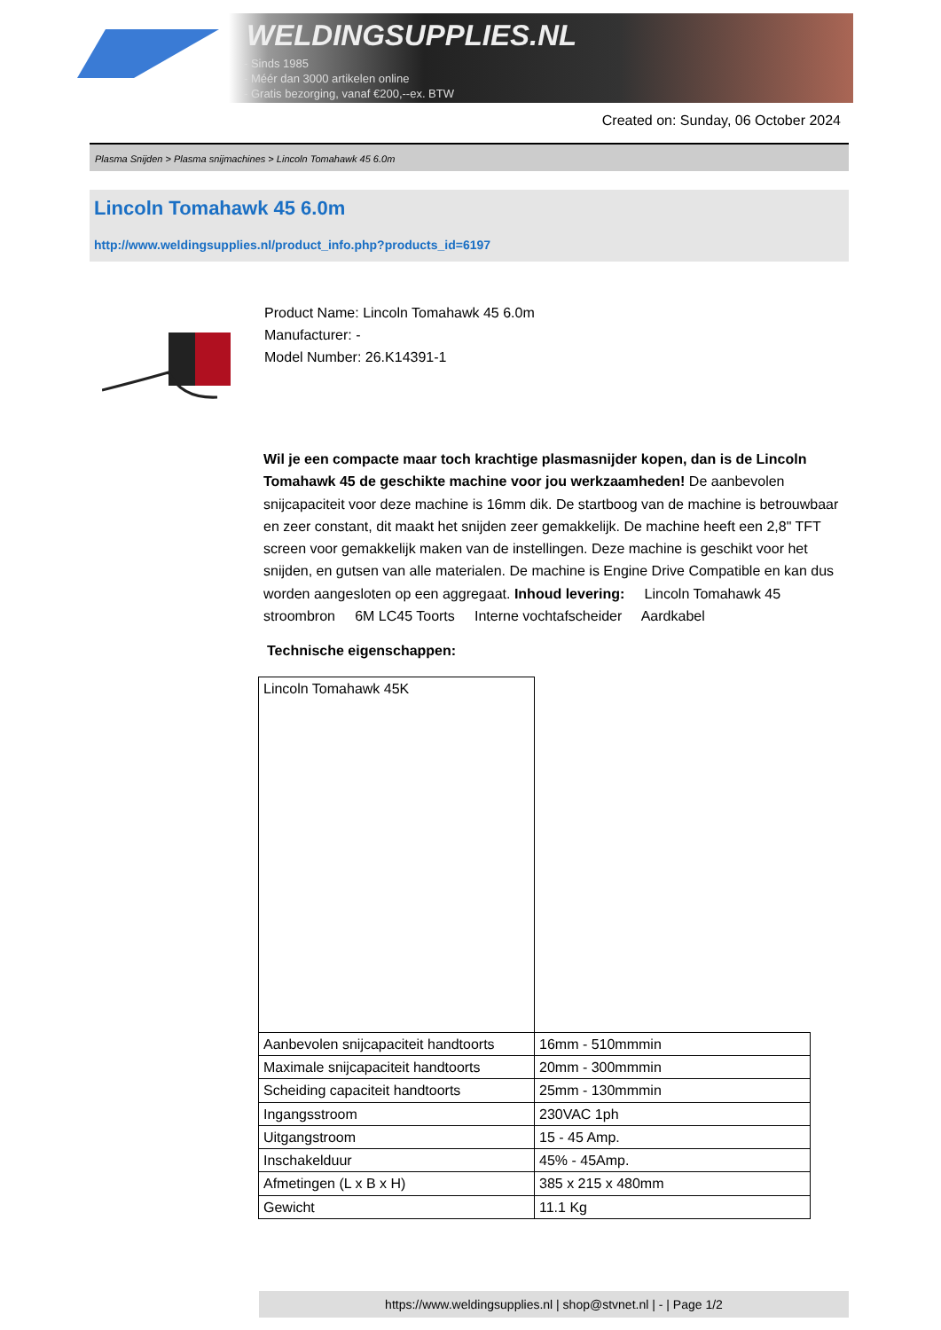WELDINGSUPPLIES.NL
- Sinds 1985
- Méér dan 3000 artikelen online
- Gratis bezorging, vanaf €200,--ex. BTW
Created on: Sunday, 06 October 2024
Plasma Snijden > Plasma snijmachines > Lincoln Tomahawk 45 6.0m
Lincoln Tomahawk 45 6.0m
http://www.weldingsupplies.nl/product_info.php?products_id=6197
Product Name: Lincoln Tomahawk 45 6.0m
Manufacturer: -
Model Number: 26.K14391-1
Wil je een compacte maar toch krachtige plasmasnijder kopen, dan is de Lincoln Tomahawk 45 de geschikte machine voor jou werkzaamheden! De aanbevolen snijcapaciteit voor deze machine is 16mm dik. De startboog van de machine is betrouwbaar en zeer constant, dit maakt het snijden zeer gemakkelijk. De machine heeft een 2,8" TFT screen voor gemakkelijk maken van de instellingen. Deze machine is geschikt voor het snijden, en gutsen van alle materialen. De machine is Engine Drive Compatible en kan dus worden aangesloten op een aggregaat. Inhoud levering: Lincoln Tomahawk 45 stroombron 6M LC45 Toorts Interne vochtafscheider Aardkabel
Technische eigenschappen:
| Lincoln Tomahawk 45K | |
| Aanbevolen snijcapaciteit handtoorts | 16mm - 510mmmin |
| Maximale snijcapaciteit handtoorts | 20mm - 300mmmin |
| Scheiding capaciteit handtoorts | 25mm - 130mmmin |
| Ingangsstroom | 230VAC 1ph |
| Uitgangstroom | 15 - 45 Amp. |
| Inschakelduur | 45% - 45Amp. |
| Afmetingen (L x B x H) | 385 x 215 x 480mm |
| Gewicht | 11.1 Kg |
https://www.weldingsupplies.nl | shop@stvnet.nl | - | Page 1/2